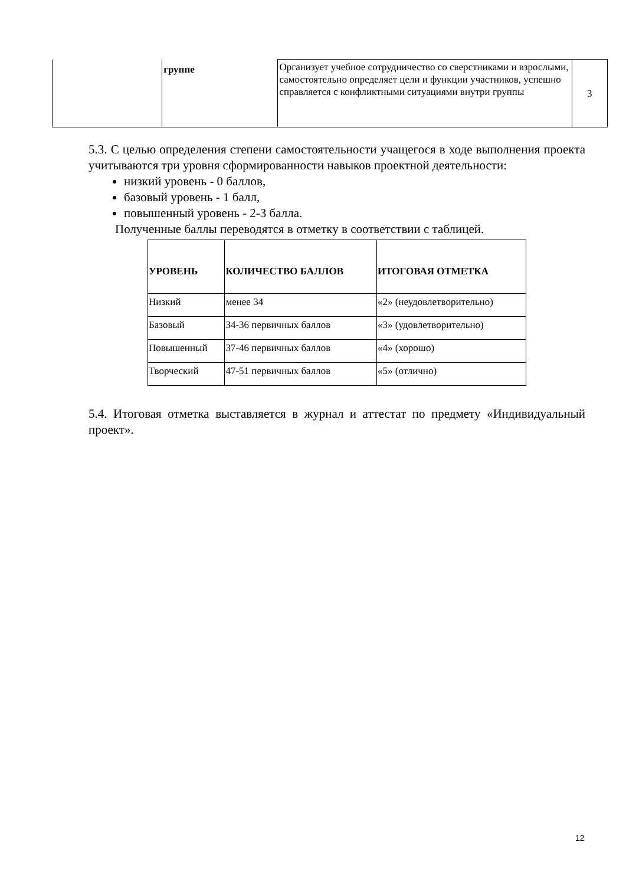| | группе | Организует учебное сотрудничество со сверстниками и взрослыми, самостоятельно определяет цели и функции участников, успешно справляется с конфликтными ситуациями внутри группы | 3 |
5.3. С целью определения степени самостоятельности учащегося в ходе выполнения проекта учитываются три уровня сформированности навыков проектной деятельности:
низкий уровень - 0 баллов,
базовый уровень - 1 балл,
повышенный уровень - 2-3 балла.
Полученные баллы переводятся в отметку в соответствии с таблицей.
| УРОВЕНЬ | КОЛИЧЕСТВО БАЛЛОВ | ИТОГОВАЯ ОТМЕТКА |
| --- | --- | --- |
| Низкий | менее 34 | «2» (неудовлетворительно) |
| Базовый | 34-36 первичных баллов | «3» (удовлетворительно) |
| Повышенный | 37-46 первичных баллов | «4» (хорошо) |
| Творческий | 47-51 первичных баллов | «5» (отлично) |
5.4. Итоговая отметка выставляется в журнал и аттестат по предмету «Индивидуальный проект».
12